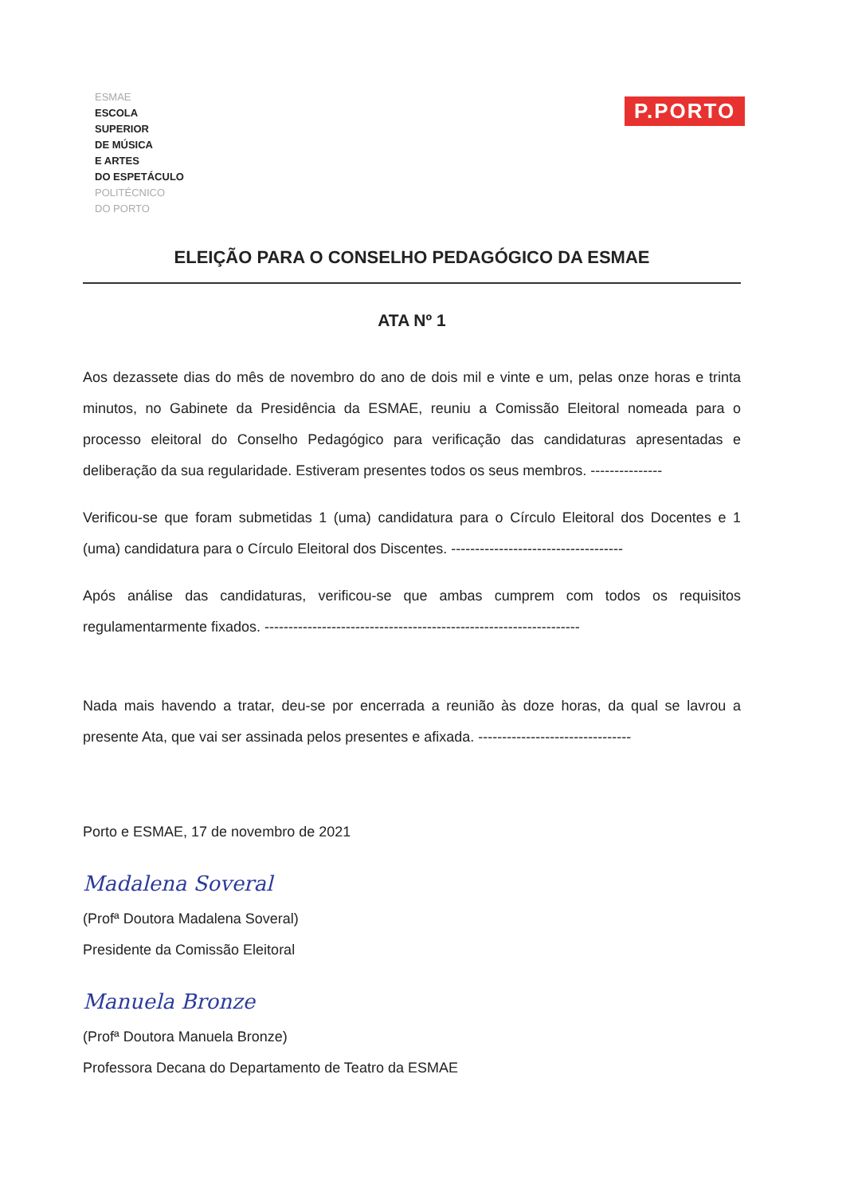ESMAE
ESCOLA
SUPERIOR
DE MÚSICA
E ARTES
DO ESPETÁCULO
POLITÉCNICO
DO PORTO
P.PORTO
ELEIÇÃO PARA O CONSELHO PEDAGÓGICO DA ESMAE
ATA Nº 1
Aos dezassete dias do mês de novembro do ano de dois mil e vinte e um, pelas onze horas e trinta minutos, no Gabinete da Presidência da ESMAE, reuniu a Comissão Eleitoral nomeada para o processo eleitoral do Conselho Pedagógico para verificação das candidaturas apresentadas e deliberação da sua regularidade. Estiveram presentes todos os seus membros. ---------------
Verificou-se que foram submetidas 1 (uma) candidatura para o Círculo Eleitoral dos Docentes e 1 (uma) candidatura para o Círculo Eleitoral dos Discentes. ------------------------------------
Após análise das candidaturas, verificou-se que ambas cumprem com todos os requisitos regulamentarmente fixados. ------------------------------------------------------------------
Nada mais havendo a tratar, deu-se por encerrada a reunião às doze horas, da qual se lavrou a presente Ata, que vai ser assinada pelos presentes e afixada. --------------------------------
Porto e ESMAE, 17 de novembro de 2021
Madalena Soveral
(Profª Doutora Madalena Soveral)
Presidente da Comissão Eleitoral
Manuela Bronze
(Profª Doutora Manuela Bronze)
Professora Decana do Departamento de Teatro da ESMAE